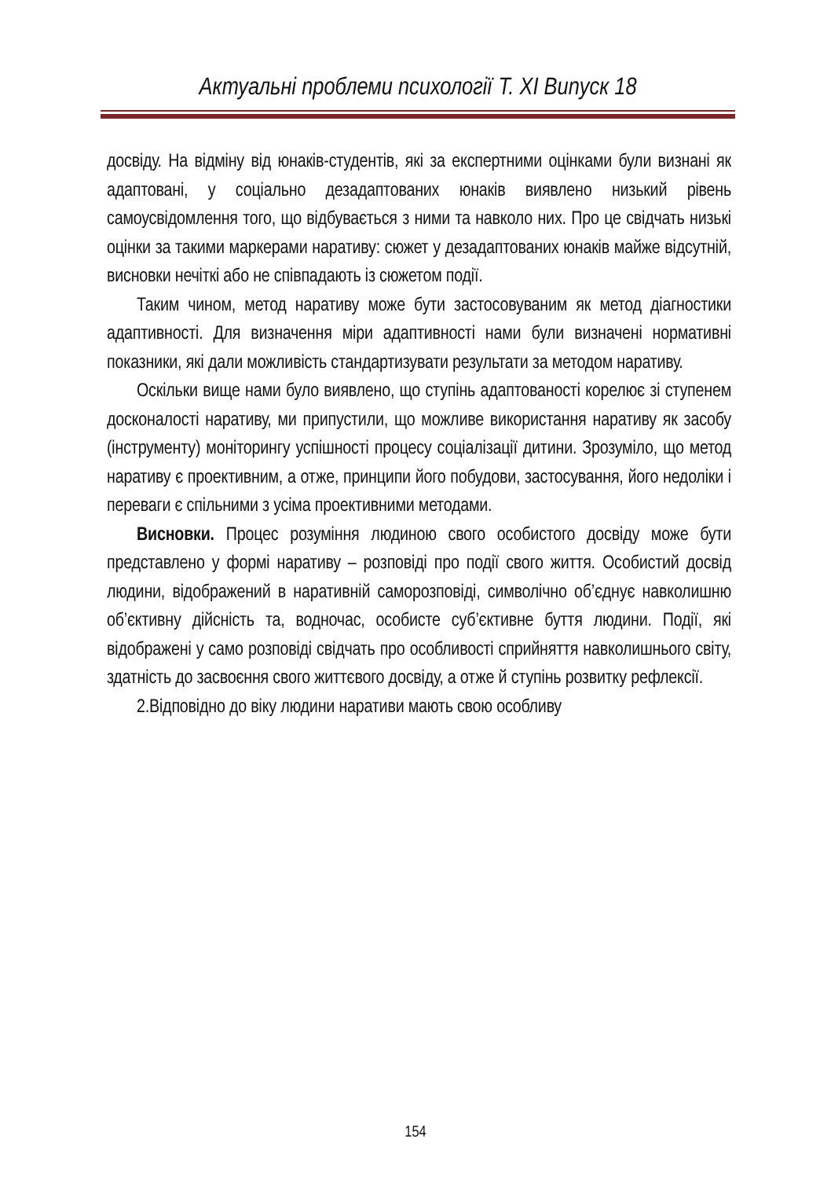Актуальні проблеми психології Т. XI Випуск 18
досвіду. На відміну від юнаків-студентів, які за експертними оцінками були визнані як адаптовані, у соціально дезадаптованих юнаків виявлено низький рівень самоусвідомлення того, що відбувається з ними та навколо них. Про це свідчать низькі оцінки за такими маркерами наративу: сюжет у дезадаптованих юнаків майже відсутній, висновки нечіткі або не співпадають із сюжетом події.
Таким чином, метод наративу може бути застосовуваним як метод діагностики адаптивності. Для визначення міри адаптивності нами були визначені нормативні показники, які дали можливість стандартизувати результати за методом наративу.
Оскільки вище нами було виявлено, що ступінь адаптованості корелює зі ступенем досконалості наративу, ми припустили, що можливе використання наративу як засобу (інструменту) моніторингу успішності процесу соціалізації дитини. Зрозуміло, що метод наративу є проективним, а отже, принципи його побудови, застосування, його недоліки і переваги є спільними з усіма проективними методами.
Висновки. Процес розуміння людиною свого особистого досвіду може бути представлено у формі наративу – розповіді про події свого життя. Особистий досвід людини, відображений в наративній саморозповіді, символічно об’єднує навколишню об’єктивну дійсність та, водночас, особисте суб’єктивне буття людини. Події, які відображені у само розповіді свідчать про особливості сприйняття навколишнього світу, здатність до засвоєння свого життєвого досвіду, а отже й ступінь розвитку рефлексії.
2.Відповідно до віку людини наративи мають свою особливу
154